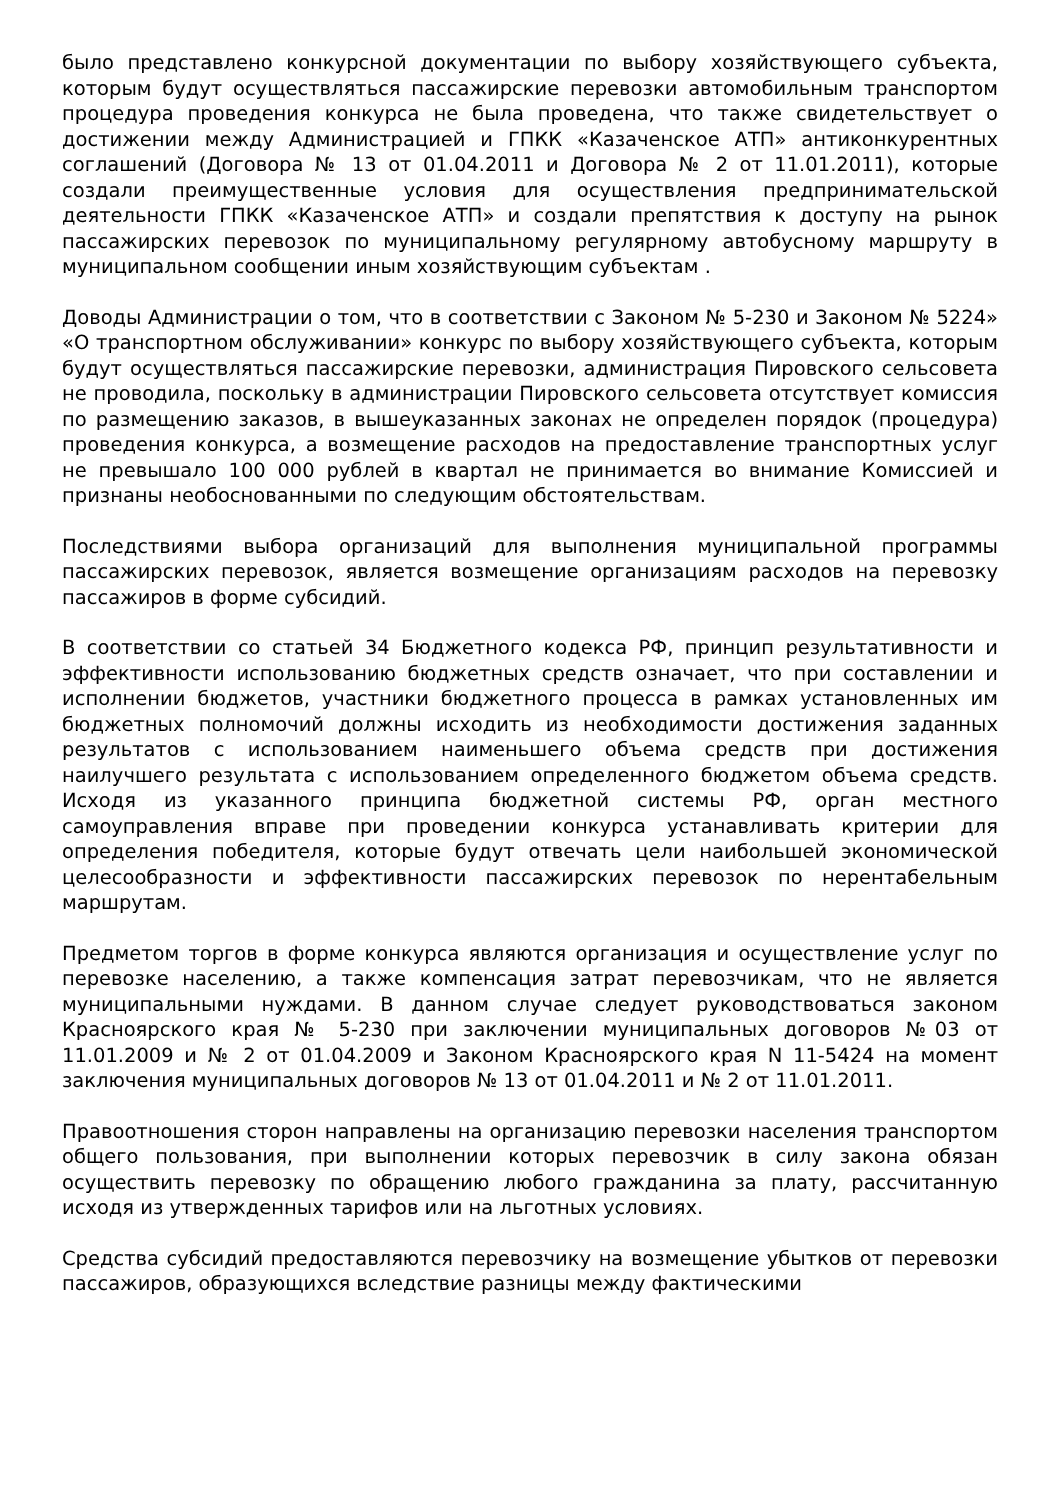было представлено конкурсной документации по выбору хозяйствующего субъекта, которым будут осуществляться пассажирские перевозки автомобильным транспортом процедура проведения конкурса не была проведена, что также свидетельствует о достижении между Администрацией и ГПКК «Казаченское АТП» антиконкурентных соглашений (Договора № 13 от 01.04.2011 и Договора № 2 от 11.01.2011), которые создали преимущественные условия для осуществления предпринимательской деятельности ГПКК «Казаченское АТП» и создали препятствия к доступу на рынок пассажирских перевозок по муниципальному регулярному автобусному маршруту в муниципальном сообщении иным хозяйствующим субъектам .
Доводы Администрации о том, что в соответствии с Законом № 5-230 и Законом № 5224» «О транспортном обслуживании» конкурс по выбору хозяйствующего субъекта, которым будут осуществляться пассажирские перевозки, администрация Пировского сельсовета не проводила, поскольку в администрации Пировского сельсовета отсутствует комиссия по размещению заказов, в вышеуказанных законах не определен порядок (процедура) проведения конкурса, а возмещение расходов на предоставление транспортных услуг не превышало 100 000 рублей в квартал не принимается во внимание Комиссией и признаны необоснованными по следующим обстоятельствам.
Последствиями выбора организаций для выполнения муниципальной программы пассажирских перевозок, является возмещение организациям расходов на перевозку пассажиров в форме субсидий.
В соответствии со статьей 34 Бюджетного кодекса РФ, принцип результативности и эффективности использованию бюджетных средств означает, что при составлении и исполнении бюджетов, участники бюджетного процесса в рамках установленных им бюджетных полномочий должны исходить из необходимости достижения заданных результатов с использованием наименьшего объема средств при достижения наилучшего результата с использованием определенного бюджетом объема средств. Исходя из указанного принципа бюджетной системы РФ, орган местного самоуправления вправе при проведении конкурса устанавливать критерии для определения победителя, которые будут отвечать цели наибольшей экономической целесообразности и эффективности пассажирских перевозок по нерентабельным маршрутам.
Предметом торгов в форме конкурса являются организация и осуществление услуг по перевозке населению, а также компенсация затрат перевозчикам, что не является муниципальными нуждами. В данном случае следует руководствоваться законом Красноярского края № 5-230 при заключении муниципальных договоров №03 от 11.01.2009 и № 2 от 01.04.2009 и Законом Красноярского края N 11-5424 на момент заключения муниципальных договоров № 13 от 01.04.2011 и № 2 от 11.01.2011.
Правоотношения сторон направлены на организацию перевозки населения транспортом общего пользования, при выполнении которых перевозчик в силу закона обязан осуществить перевозку по обращению любого гражданина за плату, рассчитанную исходя из утвержденных тарифов или на льготных условиях.
Средства субсидий предоставляются перевозчику на возмещение убытков от перевозки пассажиров, образующихся вследствие разницы между фактическими